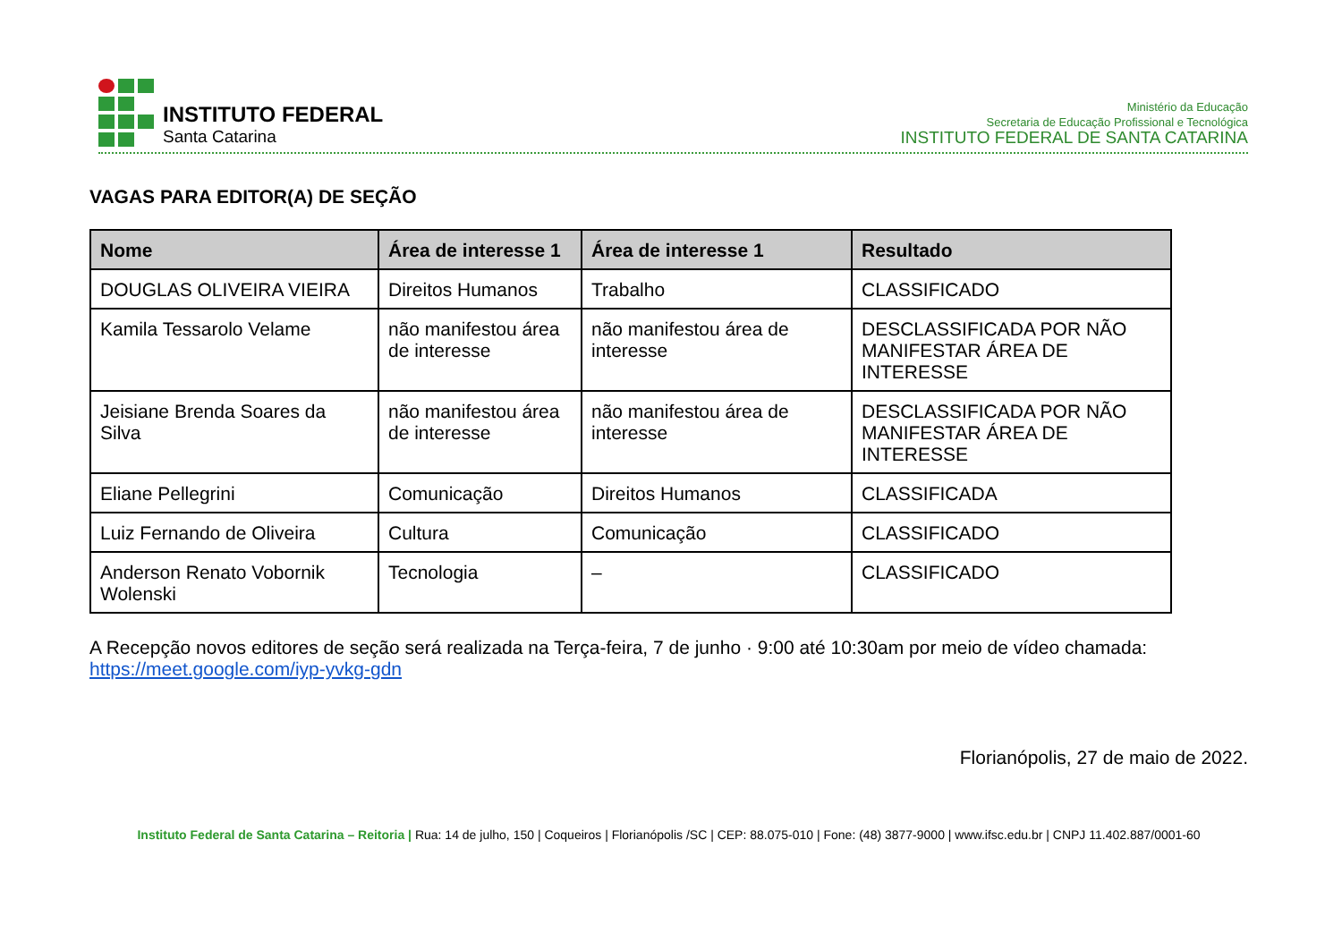INSTITUTO FEDERAL
Santa Catarina
Ministério da Educação
Secretaria de Educação Profissional e Tecnológica
INSTITUTO FEDERAL DE SANTA CATARINA
VAGAS PARA EDITOR(A) DE SEÇÃO
| Nome | Área de interesse 1 | Área de interesse 1 | Resultado |
| --- | --- | --- | --- |
| DOUGLAS OLIVEIRA VIEIRA | Direitos Humanos | Trabalho | CLASSIFICADO |
| Kamila Tessarolo Velame | não manifestou área de interesse | não manifestou área de interesse | DESCLASSIFICADA POR NÃO MANIFESTAR ÁREA DE INTERESSE |
| Jeisiane Brenda Soares da Silva | não manifestou área de interesse | não manifestou área de interesse | DESCLASSIFICADA POR NÃO MANIFESTAR ÁREA DE INTERESSE |
| Eliane Pellegrini | Comunicação | Direitos Humanos | CLASSIFICADA |
| Luiz Fernando de Oliveira | Cultura | Comunicação | CLASSIFICADO |
| Anderson Renato Vobornik Wolenski | Tecnologia | – | CLASSIFICADO |
A Recepção novos editores de seção será realizada na Terça-feira, 7 de junho · 9:00 até 10:30am por meio de vídeo chamada: https://meet.google.com/iyp-yvkg-gdn
Florianópolis, 27 de maio de 2022.
Instituto Federal de Santa Catarina – Reitoria | Rua: 14 de julho, 150 | Coqueiros | Florianópolis /SC | CEP: 88.075-010 | Fone: (48) 3877-9000 | www.ifsc.edu.br | CNPJ 11.402.887/0001-60